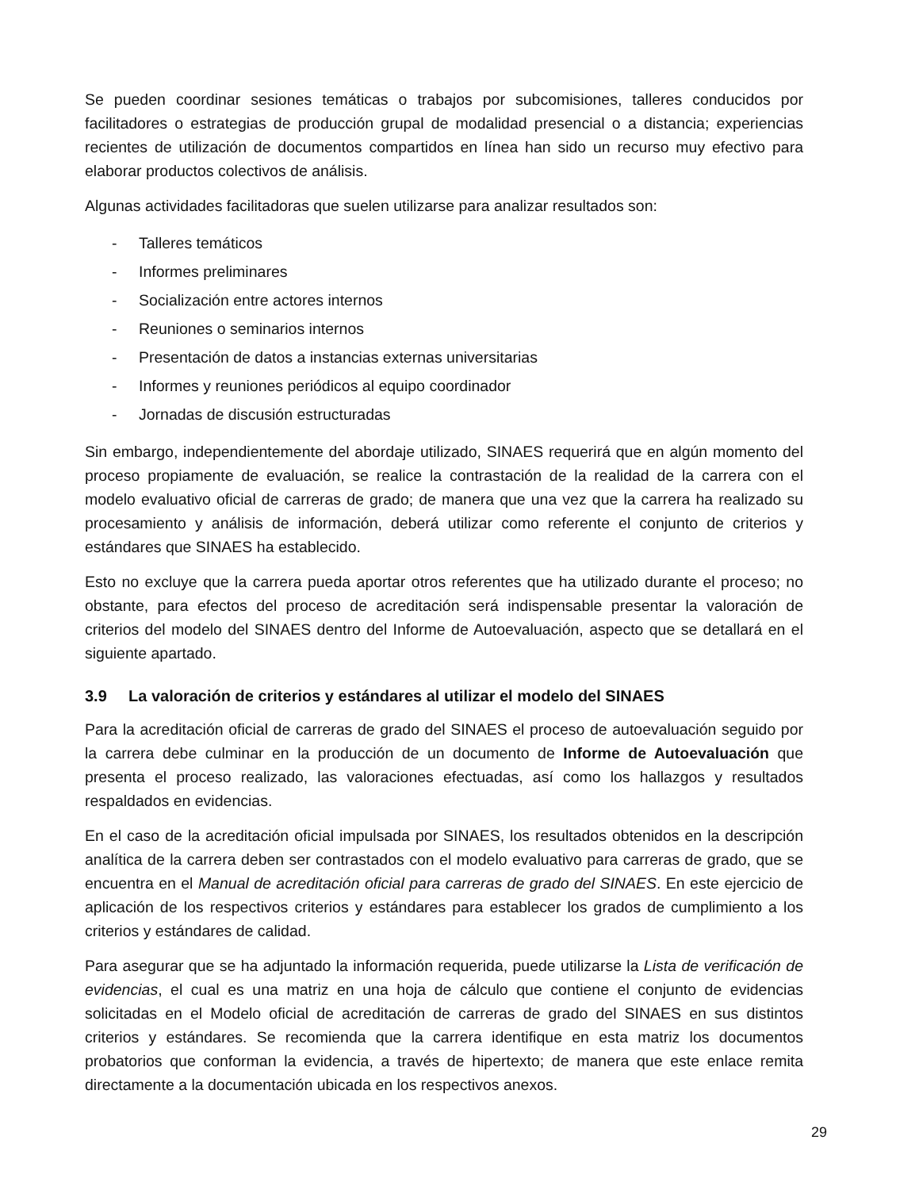Se pueden coordinar sesiones temáticas o trabajos por subcomisiones, talleres conducidos por facilitadores o estrategias de producción grupal de modalidad presencial o a distancia; experiencias recientes de utilización de documentos compartidos en línea han sido un recurso muy efectivo para elaborar productos colectivos de análisis.
Algunas actividades facilitadoras que suelen utilizarse para analizar resultados son:
- Talleres temáticos
- Informes preliminares
- Socialización entre actores internos
- Reuniones o seminarios internos
- Presentación de datos a instancias externas universitarias
- Informes y reuniones periódicos al equipo coordinador
- Jornadas de discusión estructuradas
Sin embargo, independientemente del abordaje utilizado, SINAES requerirá que en algún momento del proceso propiamente de evaluación, se realice la contrastación de la realidad de la carrera con el modelo evaluativo oficial de carreras de grado; de manera que una vez que la carrera ha realizado su procesamiento y análisis de información, deberá utilizar como referente el conjunto de criterios y estándares que SINAES ha establecido.
Esto no excluye que la carrera pueda aportar otros referentes que ha utilizado durante el proceso; no obstante, para efectos del proceso de acreditación será indispensable presentar la valoración de criterios del modelo del SINAES dentro del Informe de Autoevaluación, aspecto que se detallará en el siguiente apartado.
3.9 La valoración de criterios y estándares al utilizar el modelo del SINAES
Para la acreditación oficial de carreras de grado del SINAES el proceso de autoevaluación seguido por la carrera debe culminar en la producción de un documento de Informe de Autoevaluación que presenta el proceso realizado, las valoraciones efectuadas, así como los hallazgos y resultados respaldados en evidencias.
En el caso de la acreditación oficial impulsada por SINAES, los resultados obtenidos en la descripción analítica de la carrera deben ser contrastados con el modelo evaluativo para carreras de grado, que se encuentra en el Manual de acreditación oficial para carreras de grado del SINAES. En este ejercicio de aplicación de los respectivos criterios y estándares para establecer los grados de cumplimiento a los criterios y estándares de calidad.
Para asegurar que se ha adjuntado la información requerida, puede utilizarse la Lista de verificación de evidencias, el cual es una matriz en una hoja de cálculo que contiene el conjunto de evidencias solicitadas en el Modelo oficial de acreditación de carreras de grado del SINAES en sus distintos criterios y estándares. Se recomienda que la carrera identifique en esta matriz los documentos probatorios que conforman la evidencia, a través de hipertexto; de manera que este enlace remita directamente a la documentación ubicada en los respectivos anexos.
29